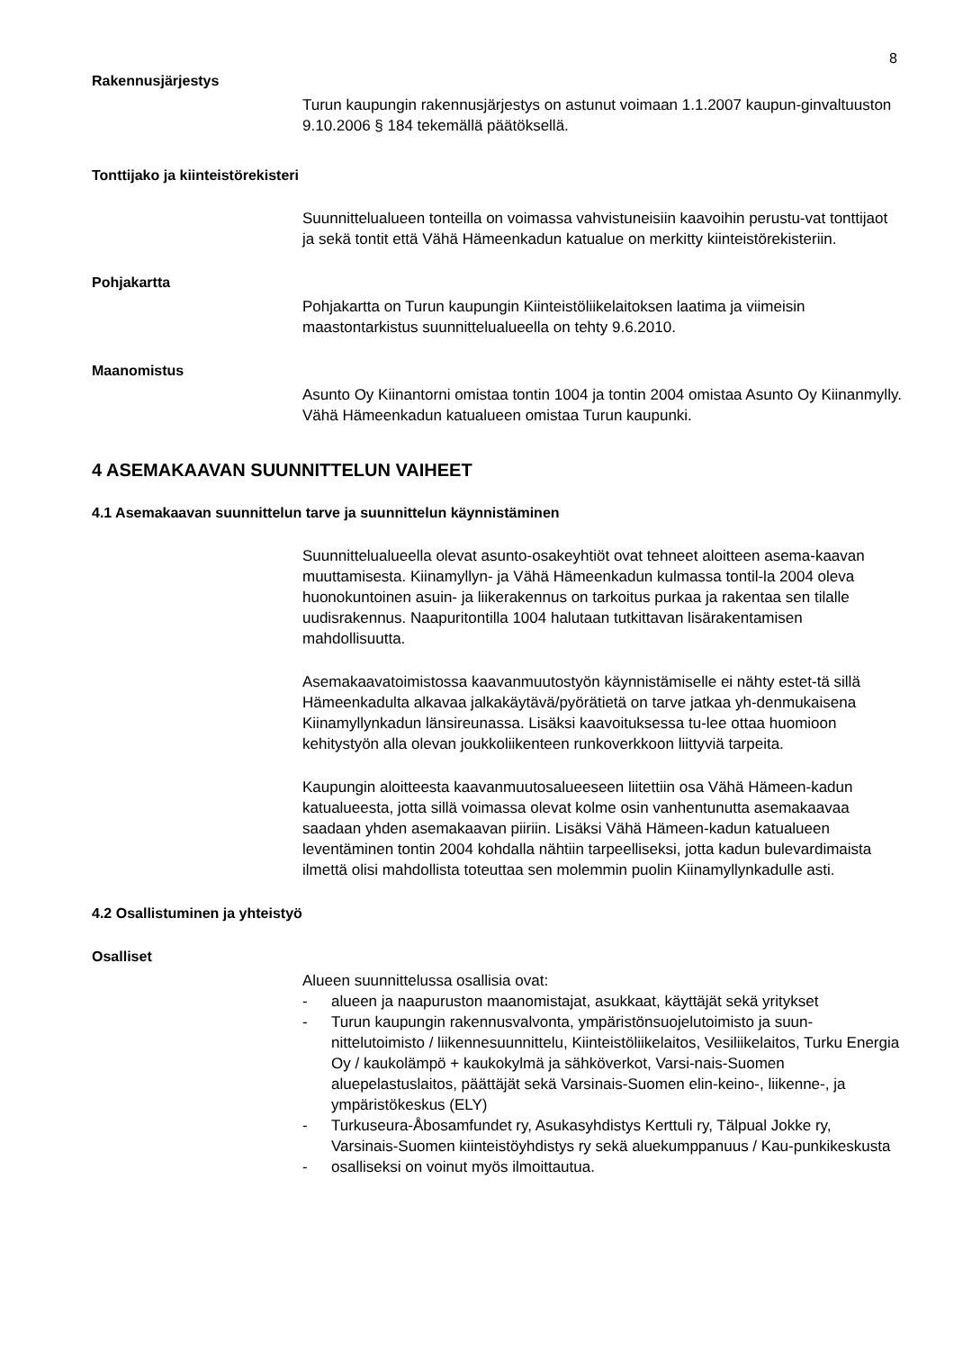8
Rakennusjärjestys
Turun kaupungin rakennusjärjestys on astunut voimaan 1.1.2007 kaupun-ginvaltuuston 9.10.2006 § 184 tekemällä päätöksellä.
Tonttijako ja kiinteistörekisteri
Suunnittelualueen tonteilla on voimassa vahvistuneisiin kaavoihin perustu-vat tonttijaot ja sekä tontit että Vähä Hämeenkadun katualue on merkitty kiinteistörekisteriin.
Pohjakartta
Pohjakartta on Turun kaupungin Kiinteistöliikelaitoksen laatima ja viimeisin maastontarkistus suunnittelualueella on tehty 9.6.2010.
Maanomistus
Asunto Oy Kiinantorni omistaa tontin 1004 ja tontin 2004 omistaa Asunto Oy Kiinanmylly. Vähä Hämeenkadun katualueen omistaa Turun kaupunki.
4 ASEMAKAAVAN SUUNNITTELUN VAIHEET
4.1 Asemakaavan suunnittelun tarve ja suunnittelun käynnistäminen
Suunnittelualueella olevat asunto-osakeyhtiöt ovat tehneet aloitteen asema-kaavan muuttamisesta. Kiinamyllyn- ja Vähä Hämeenkadun kulmassa tontil-la 2004 oleva huonokuntoinen asuin- ja liikerakennus on tarkoitus purkaa ja rakentaa sen tilalle uudisrakennus. Naapuritontilla 1004 halutaan tutkittavan lisärakentamisen mahdollisuutta.
Asemakaavatoimistossa kaavanmuutostyön käynnistämiselle ei nähty estet-tä sillä Hämeenkadulta alkavaa jalkakäytävä/pyörätietä on tarve jatkaa yh-denmukaisena Kiinamyllynkadun länsireunassa. Lisäksi kaavoituksessa tu-lee ottaa huomioon kehitystyön alla olevan joukkoliikenteen runkoverkkoon liittyviä tarpeita.
Kaupungin aloitteesta kaavanmuutosalueeseen liitettiin osa Vähä Hämeen-kadun katualueesta, jotta sillä voimassa olevat kolme osin vanhentunutta asemakaavaa saadaan yhden asemakaavan piiriin. Lisäksi Vähä Hämeen-kadun katualueen leventäminen tontin 2004 kohdalla nähtiin tarpeelliseksi, jotta kadun bulevardimaista ilmettä olisi mahdollista toteuttaa sen molemmin puolin Kiinamyllynkadulle asti.
4.2 Osallistuminen ja yhteistyö
Osalliset
Alueen suunnittelussa osallisia ovat:
- alueen ja naapuruston maanomistajat, asukkaat, käyttäjät sekä yritykset
- Turun kaupungin rakennusvalvonta, ympäristönsuojelutoimisto ja suun-nittelutoimisto / liikennesuunnittelu, Kiinteistöliikelaitos, Vesiliikelaitos, Turku Energia Oy / kaukolämpö + kaukokylmä ja sähköverkot, Varsi-nais-Suomen aluepelastuslaitos, päättäjät sekä Varsinais-Suomen elin-keino-, liikenne-, ja ympäristökeskus (ELY)
- Turkuseura-Åbosamfundet ry, Asukasyhdistys Kerttuli ry, Tälpual Jokke ry, Varsinais-Suomen kiinteistöyhdistys ry sekä aluekumppanuus / Kau-punkikeskusta
- osalliseksi on voinut myös ilmoittautua.